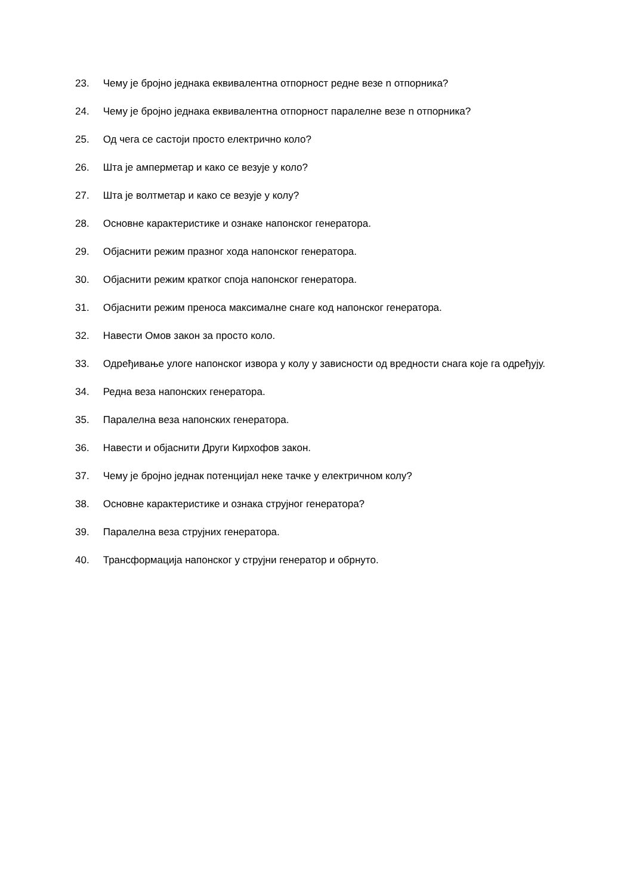23. Чему је бројно једнака еквивалентна отпорност редне везе n отпорника?
24. Чему је бројно једнака еквивалентна отпорност паралелне везе n отпорника?
25. Од чега се састоји просто електрично коло?
26. Шта је амперметар и како се везује у коло?
27. Шта је волтметар и како се везује у колу?
28. Основне карактеристике и ознаке напонског генератора.
29. Објаснити режим празног хода напонског генератора.
30. Објаснити режим кратког споја напонског генератора.
31. Објаснити режим преноса максималне снаге код напонског генератора.
32. Навести Омов закон за просто коло.
33. Одређивање улоге напонског извора у колу у зависности од вредности снага које га одређују.
34. Редна веза напонских генератора.
35. Паралелна веза напонских генератора.
36. Навести и објаснити Други Кирхофов закон.
37. Чему је бројно једнак потенцијал неке тачке у електричном колу?
38. Основне карактеристике и ознака струјног генератора?
39. Паралелна веза струјних генератора.
40. Трансформација напонског у струјни генератор и обрнуто.